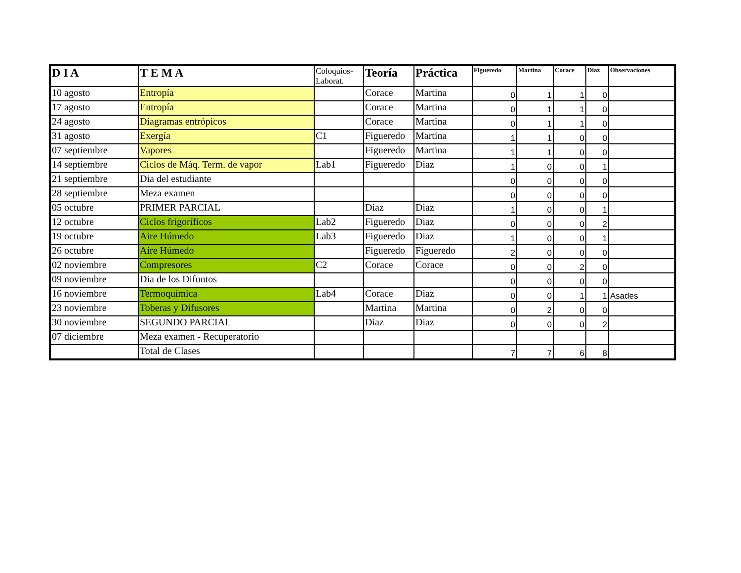| D I A | T E M A | Coloquios- Laborat. | Teoría | Práctica | Figueredo | Martina | Corace | Diaz | Observaciones |
| --- | --- | --- | --- | --- | --- | --- | --- | --- | --- |
| 10 agosto | Entropía | | Corace | Martina | 0 | 1 | 1 | 0 | |
| 17 agosto | Entropía | | Corace | Martina | 0 | 1 | 1 | 0 | |
| 24 agosto | Diagramas entrópicos | | Corace | Martina | 0 | 1 | 1 | 0 | |
| 31 agosto | Exergía | C1 | Figueredo | Martina | 1 | 1 | 0 | 0 | |
| 07 septiembre | Vapores | | Figueredo | Martina | 1 | 1 | 0 | 0 | |
| 14 septiembre | Ciclos de Máq. Term. de vapor | Lab1 | Figueredo | Diaz | 1 | 0 | 0 | 1 | |
| 21 septiembre | Dia del estudiante | | | | 0 | 0 | 0 | 0 | |
| 28 septiembre | Meza examen | | | | 0 | 0 | 0 | 0 | |
| 05 octubre | PRIMER PARCIAL | | Diaz | Diaz | 1 | 0 | 0 | 1 | |
| 12 octubre | Ciclos frigoríficos | Lab2 | Figueredo | Diaz | 0 | 0 | 0 | 2 | |
| 19 octubre | Aire Húmedo | Lab3 | Figueredo | Diaz | 1 | 0 | 0 | 1 | |
| 26 octubre | Aire Húmedo | | Figueredo | Figueredo | 2 | 0 | 0 | 0 | |
| 02 noviembre | Compresores | C2 | Corace | Corace | 0 | 0 | 2 | 0 | |
| 09 noviembre | Dia de los Difuntos | | | | 0 | 0 | 0 | 0 | |
| 16 noviembre | Termoquímica | Lab4 | Corace | Diaz | 0 | 0 | 1 | 1 | Asades |
| 23 noviembre | Toberas y Difusores | | Martina | Martina | 0 | 2 | 0 | 0 | |
| 30 noviembre | SEGUNDO PARCIAL | | Diaz | Diaz | 0 | 0 | 0 | 2 | |
| 07 diciembre | Meza examen - Recuperatorio | | | | | | | | |
| | Total de Clases | | | | 7 | 7 | 6 | 8 | |